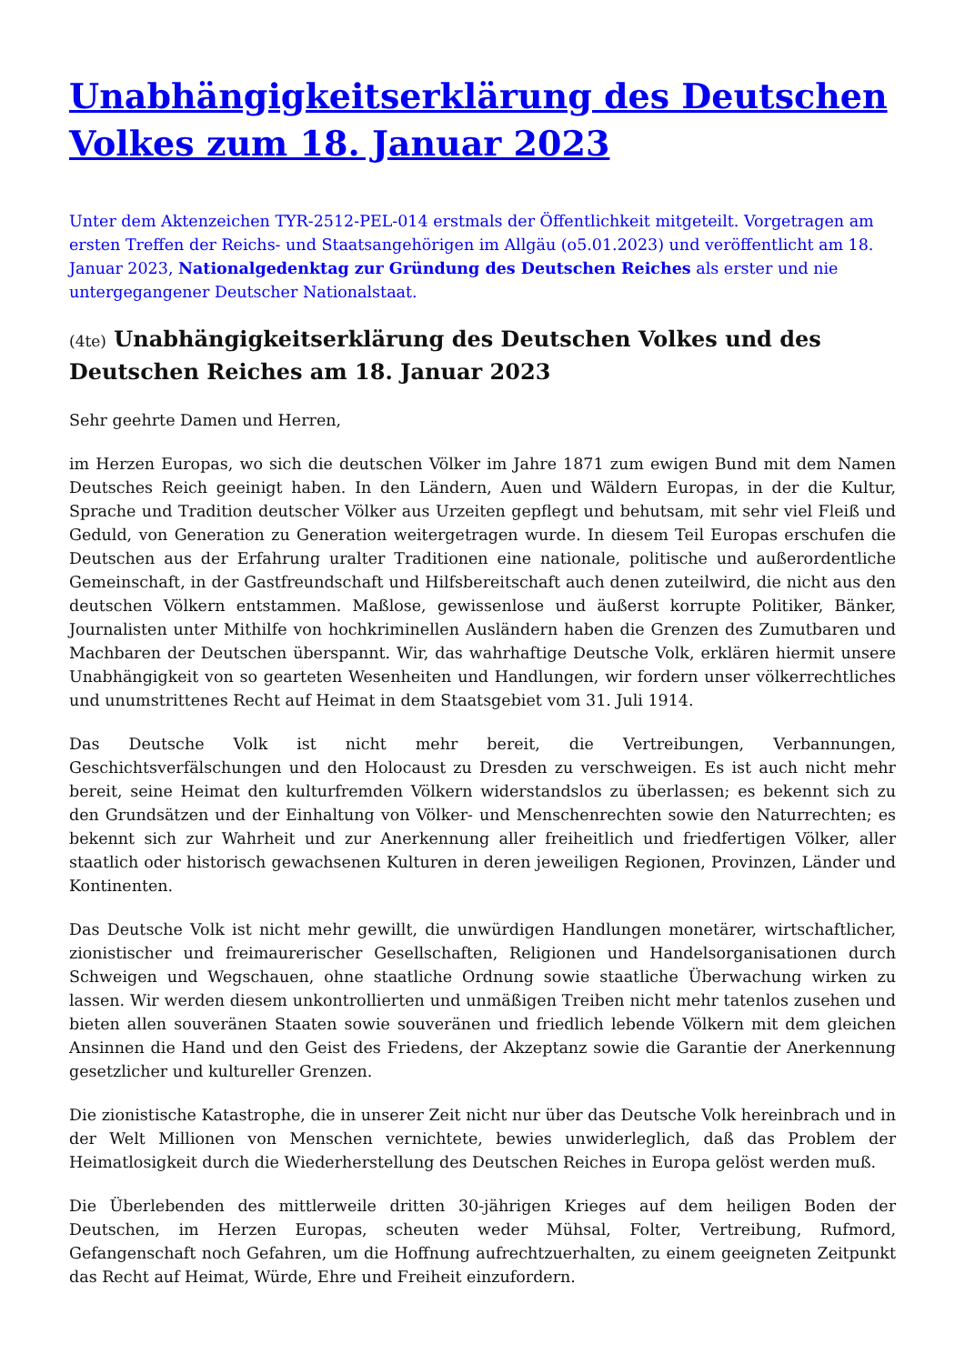Unabhängigkeitserklärung des Deutschen Volkes zum 18. Januar 2023
Unter dem Aktenzeichen TYR-2512-PEL-014 erstmals der Öffentlichkeit mitgeteilt. Vorgetragen am ersten Treffen der Reichs- und Staatsangehörigen im Allgäu (o5.01.2023) und veröffentlicht am 18. Januar 2023, Nationalgedenktag zur Gründung des Deutschen Reiches als erster und nie untergegangener Deutscher Nationalstaat.
(4te) Unabhängigkeitserklärung des Deutschen Volkes und des Deutschen Reiches am 18. Januar 2023
Sehr geehrte Damen und Herren,
im Herzen Europas, wo sich die deutschen Völker im Jahre 1871 zum ewigen Bund mit dem Namen Deutsches Reich geeinigt haben. In den Ländern, Auen und Wäldern Europas, in der die Kultur, Sprache und Tradition deutscher Völker aus Urzeiten gepflegt und behutsam, mit sehr viel Fleiß und Geduld, von Generation zu Generation weitergetragen wurde. In diesem Teil Europas erschufen die Deutschen aus der Erfahrung uralter Traditionen eine nationale, politische und außerordentliche Gemeinschaft, in der Gastfreundschaft und Hilfsbereitschaft auch denen zuteilwird, die nicht aus den deutschen Völkern entstammen. Maßlose, gewissenlose und äußerst korrupte Politiker, Bänker, Journalisten unter Mithilfe von hochkriminellen Ausländern haben die Grenzen des Zumutbaren und Machbaren der Deutschen überspannt. Wir, das wahrhaftige Deutsche Volk, erklären hiermit unsere Unabhängigkeit von so gearteten Wesenheiten und Handlungen, wir fordern unser völkerrechtliches und unumstrittenes Recht auf Heimat in dem Staatsgebiet vom 31. Juli 1914.
Das Deutsche Volk ist nicht mehr bereit, die Vertreibungen, Verbannungen, Geschichtsverfälschungen und den Holocaust zu Dresden zu verschweigen. Es ist auch nicht mehr bereit, seine Heimat den kulturfremden Völkern widerstandslos zu überlassen; es bekennt sich zu den Grundsätzen und der Einhaltung von Völker- und Menschenrechten sowie den Naturrechten; es bekennt sich zur Wahrheit und zur Anerkennung aller freiheitlich und friedfertigen Völker, aller staatlich oder historisch gewachsenen Kulturen in deren jeweiligen Regionen, Provinzen, Länder und Kontinenten.
Das Deutsche Volk ist nicht mehr gewillt, die unwürdigen Handlungen monetärer, wirtschaftlicher, zionistischer und freimaurerischer Gesellschaften, Religionen und Handelsorganisationen durch Schweigen und Wegschauen, ohne staatliche Ordnung sowie staatliche Überwachung wirken zu lassen. Wir werden diesem unkontrollierten und unmäßigen Treiben nicht mehr tatenlos zusehen und bieten allen souveränen Staaten sowie souveränen und friedlich lebende Völkern mit dem gleichen Ansinnen die Hand und den Geist des Friedens, der Akzeptanz sowie die Garantie der Anerkennung gesetzlicher und kultureller Grenzen.
Die zionistische Katastrophe, die in unserer Zeit nicht nur über das Deutsche Volk hereinbrach und in der Welt Millionen von Menschen vernichtete, bewies unwiderleglich, daß das Problem der Heimatlosigkeit durch die Wiederherstellung des Deutschen Reiches in Europa gelöst werden muß.
Die Überlebenden des mittlerweile dritten 30-jährigen Krieges auf dem heiligen Boden der Deutschen, im Herzen Europas, scheuten weder Mühsal, Folter, Vertreibung, Rufmord, Gefangenschaft noch Gefahren, um die Hoffnung aufrechtzuerhalten, zu einem geeigneten Zeitpunkt das Recht auf Heimat, Würde, Ehre und Freiheit einzufordern.